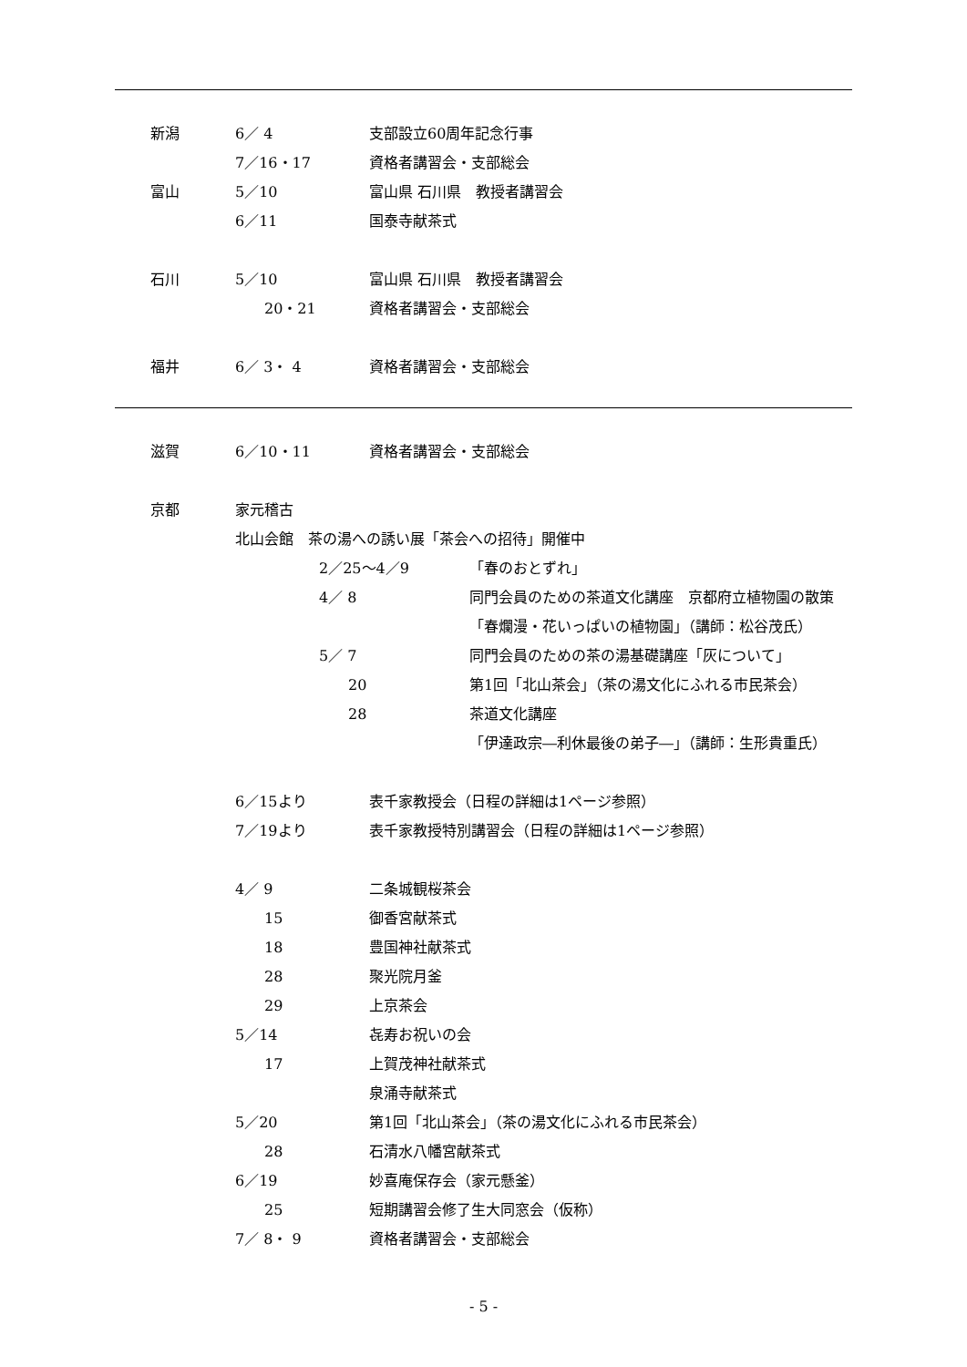新潟 6／ 4 支部設立60周年記念行事
7／16・17 資格者講習会・支部総会
富山 5／10 富山県 石川県　教授者講習会
6／11 国泰寺献茶式
石川 5／10 富山県 石川県　教授者講習会
　　20・21 資格者講習会・支部総会
福井 6／ 3・ 4 資格者講習会・支部総会
滋賀 6／10・11 資格者講習会・支部総会
京都 家元稽古
北山会館　茶の湯への誘い展「茶会への招待」開催中
2／25～4／9 「春のおとずれ」
4／ 8 同門会員のための茶道文化講座　京都府立植物園の散策
「春爛漫・花いっぱいの植物園」（講師：松谷茂氏）
5／ 7 同門会員のための茶の湯基礎講座「灰について」
　　20 第1回「北山茶会」（茶の湯文化にふれる市民茶会）
　　28 茶道文化講座
「伊達政宗―利休最後の弟子―」（講師：生形貴重氏）
6／15より 表千家教授会（日程の詳細は1ページ参照）
7／19より 表千家教授特別講習会（日程の詳細は1ページ参照）
4／ 9 二条城観桜茶会
　　15 御香宮献茶式
　　18 豊国神社献茶式
　　28 聚光院月釜
　　29 上京茶会
5／14 㐂寿お祝いの会
　　17 上賀茂神社献茶式
泉涌寺献茶式
5／20 第1回「北山茶会」（茶の湯文化にふれる市民茶会）
　　28 石清水八幡宮献茶式
6／19 妙喜庵保存会（家元懸釜）
　　25 短期講習会修了生大同窓会（仮称）
7／ 8・ 9 資格者講習会・支部総会
- 5 -